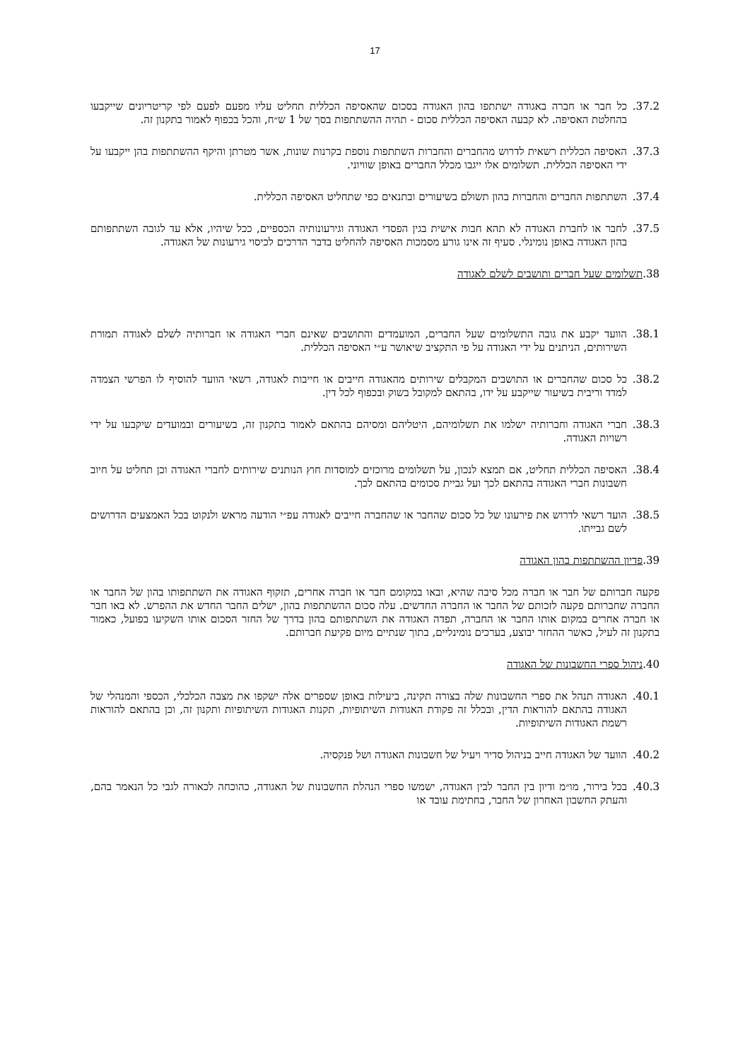17
37.2. כל חבר או חברה באגודה ישתתפו בהון האגודה בסכום שהאסיפה הכללית תחליט עליו מפעם לפעם לפי קריטריונים שייקבעו בהחלטת האסיפה. לא קבעה האסיפה הכללית סכום - תהיה ההשתתפות בסך של 1 ש״ח, והכל בכפוף לאמור בתקנון זה.
37.3. האסיפה הכללית רשאית לדרוש מהחברים והחברות השתתפות נוספת בקרנות שונות, אשר מטרתן והיקף ההשתתפות בהן ייקבעו על ידי האסיפה הכללית. תשלומים אלו ייגבו מכלל החברים באופן שוויוני.
37.4. השתתפות החברים והחברות בהון תשולם בשיעורים ובתנאים כפי שתחליט האסיפה הכללית.
37.5. לחבר או לחברת האגודה לא תהא חבות אישית בגין הפסדי האגודה וגירעונותיה הכספיים, ככל שיהיו, אלא עד לגובה השתתפותם בהון האגודה באופן נומינלי. סעיף זה אינו גורע מסמכות האסיפה להחליט בדבר הדרכים לכיסוי גירעונות של האגודה.
38.תשלומים שעל חברים ותושבים לשלם לאגודה
38.1. הוועד יקבע את גובה התשלומים שעל החברים, המועמדים והתושבים שאינם חברי האגודה או חברותיה לשלם לאגודה תמורת השירותים, הניתנים על ידי האגודה על פי התקציב שיאושר ע״י האסיפה הכללית.
38.2. כל סכום שהחברים או התושבים המקבלים שירותים מהאגודה חייבים או חייבות לאגודה, רשאי הוועד להוסיף לו הפרשי הצמדה למדד וריבית בשיעור שייקבע על ידו, בהתאם למקובל בשוק ובכפוף לכל דין.
38.3. חברי האגודה וחברותיה ישלמו את תשלומיהם, היטליהם ומסיהם בהתאם לאמור בתקנון זה, בשיעורים ובמועדים שיקבעו על ידי רשויות האגודה.
38.4. האסיפה הכללית תחליט, אם תמצא לנכון, על תשלומים מרוכזים למוסדות חוץ הנותנים שירותים לחברי האגודה וכן תחליט על חיוב חשבונות חברי האגודה בהתאם לכך ועל גביית סכומים בהתאם לכך.
38.5. הועד רשאי לדרוש את פירעונו של כל סכום שהחבר או שהחברה חייבים לאגודה עפ״י הודעה מראש ולנקוט בכל האמצעים הדרושים לשם גבייתו.
39.פדיון ההשתתפות בהון האגודה
פקעה חברותם של חבר או חברה מכל סיבה שהיא, ובאו במקומם חבר או חברה אחרים, תזקוף האגודה את השתתפותו בהון של החבר או החברה שחברותם פקעה לזכותם של החבר או החברה החדשים. עלה סכום ההשתתפות בהון, ישלים החבר החדש את ההפרש. לא באו חבר או חברה אחרים במקום אותו החבר או החברה, תפדה האגודה את השתתפותם בהון בדרך של החזר הסכום אותו השקיעו בפועל, כאמור בתקנון זה לעיל, כאשר ההחזר יבוצע, בערכים נומינליים, בתוך שנתיים מיום פקיעת חברותם.
40.ניהול ספרי החשבונות של האגודה
40.1. האגודה תנהל את ספרי החשבונות שלה בצורה תקינה, ביעילות באופן שספרים אלה ישקפו את מצבה הכלכלי, הכספי והמנהלי של האגודה בהתאם להוראות הדין, ובכלל זה פקודת האגודות השיתופיות, תקנות האגודות השיתופיות ותקנון זה, וכן בהתאם להוראות רשמת האגודות השיתופיות.
40.2. הוועד של האגודה חייב בניהול סדיר ויעיל של חשבונות האגודה ושל פנקסיה.
40.3. בכל בירור, מו״מ ודיון בין החבר לבין האגודה, ישמשו ספרי הנהלת החשבונות של האגודה, כהוכחה לכאורה לגבי כל הנאמר בהם, והעתק החשבון האחרון של החבר, בחתימת עובד או